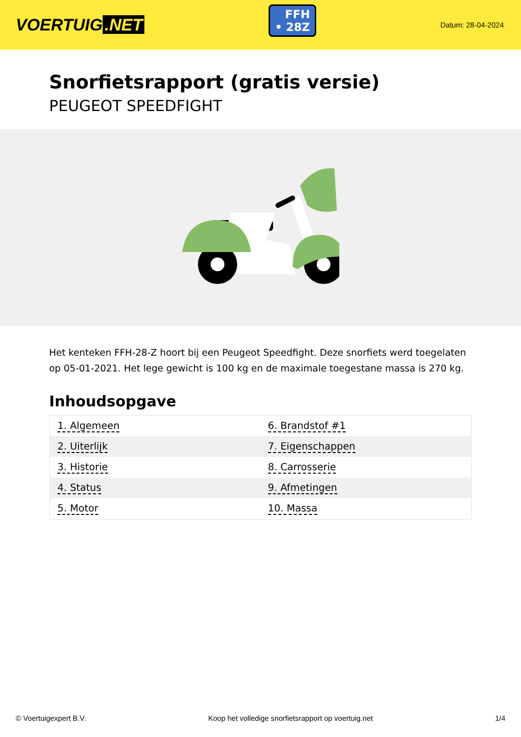VOERTUIG.NET
FFH
• 28Z
Datum: 28-04-2024
Snorfietsrapport (gratis versie)
PEUGEOT SPEEDFIGHT
Het kenteken FFH-28-Z hoort bij een Peugeot Speedfight. Deze snorfiets werd toegelaten op 05-01-2021. Het lege gewicht is 100 kg en de maximale toegestane massa is 270 kg.
Inhoudsopgave
| 1. Algemeen | 6. Brandstof #1 |
| 2. Uiterlijk | 7. Eigenschappen |
| 3. Historie | 8. Carrosserie |
| 4. Status | 9. Afmetingen |
| 5. Motor | 10. Massa |
© Voertuigexpert B.V. Koop het volledige snorfietsrapport op voertuig.net 1/4